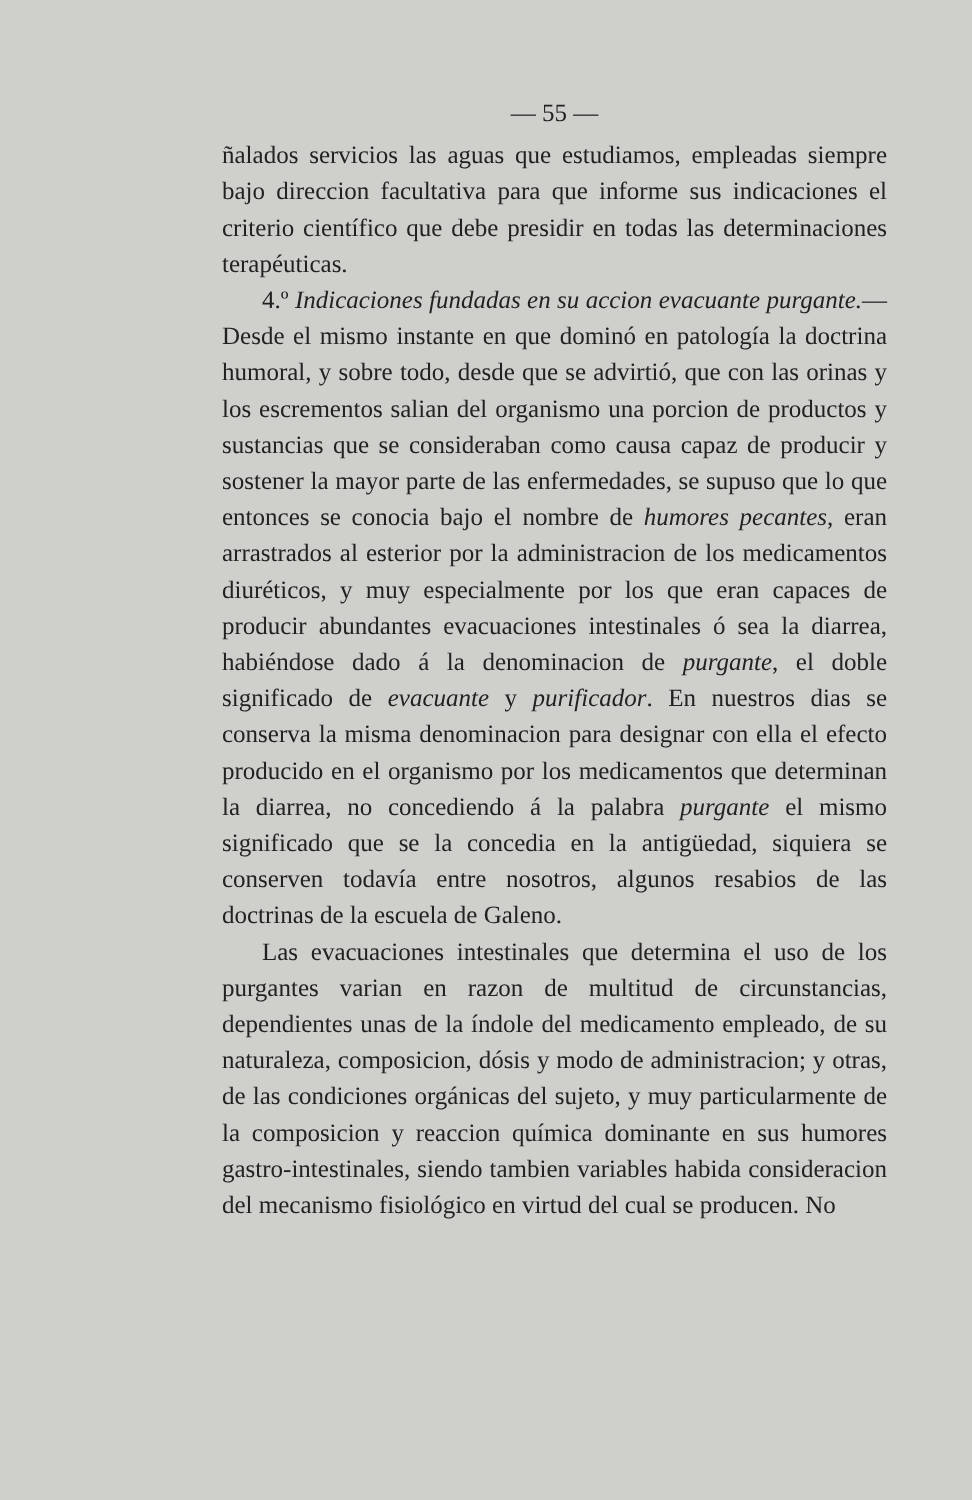— 55 —
ñalados servicios las aguas que estudiamos, empleadas siempre bajo direccion facultativa para que informe sus indicaciones el criterio científico que debe presidir en todas las determinaciones terapéuticas.
4.º Indicaciones fundadas en su accion evacuante purgante.—Desde el mismo instante en que dominó en patología la doctrina humoral, y sobre todo, desde que se advirtió, que con las orinas y los escrementos salian del organismo una porcion de productos y sustancias que se consideraban como causa capaz de producir y sostener la mayor parte de las enfermedades, se supuso que lo que entonces se conocia bajo el nombre de humores pecantes, eran arrastrados al esterior por la administracion de los medicamentos diuréticos, y muy especialmente por los que eran capaces de producir abundantes evacuaciones intestinales ó sea la diarrea, habiéndose dado á la denominacion de purgante, el doble significado de evacuante y purificador. En nuestros dias se conserva la misma denominacion para designar con ella el efecto producido en el organismo por los medicamentos que determinan la diarrea, no concediendo á la palabra purgante el mismo significado que se la concedia en la antigüedad, siquiera se conserven todavía entre nosotros, algunos resabios de las doctrinas de la escuela de Galeno.
Las evacuaciones intestinales que determina el uso de los purgantes varian en razon de multitud de circunstancias, dependientes unas de la índole del medicamento empleado, de su naturaleza, composicion, dósis y modo de administracion; y otras, de las condiciones orgánicas del sujeto, y muy particularmente de la composicion y reaccion química dominante en sus humores gastro-intestinales, siendo tambien variables habida consideracion del mecanismo fisiológico en virtud del cual se producen. No